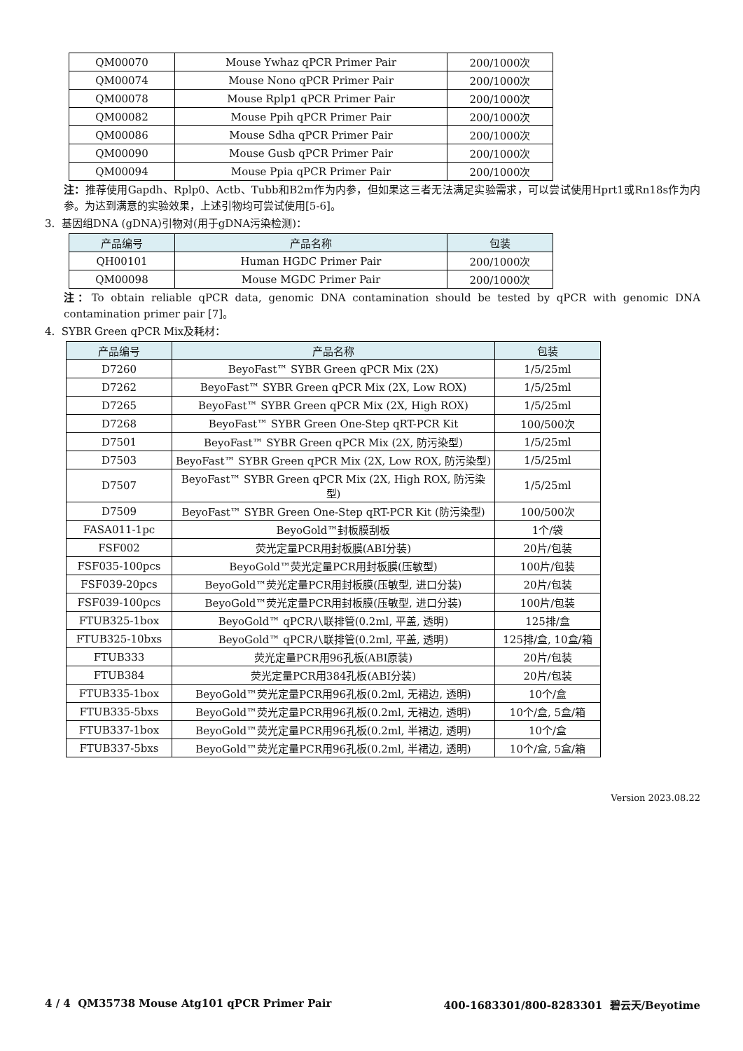| QM00070 | Mouse Ywhaz qPCR Primer Pair | 200/1000次 |
| QM00074 | Mouse Nono qPCR Primer Pair | 200/1000次 |
| QM00078 | Mouse Rplp1 qPCR Primer Pair | 200/1000次 |
| QM00082 | Mouse Ppih qPCR Primer Pair | 200/1000次 |
| QM00086 | Mouse Sdha qPCR Primer Pair | 200/1000次 |
| QM00090 | Mouse Gusb qPCR Primer Pair | 200/1000次 |
| QM00094 | Mouse Ppia qPCR Primer Pair | 200/1000次 |
注：推荐使用Gapdh、Rplp0、Actb、Tubb和B2m作为内参，但如果这三者无法满足实验需求，可以尝试使用Hprt1或Rn18s作为内参。为达到满意的实验效果，上述引物均可尝试使用[5-6]。
3. 基因组DNA (gDNA)引物对(用于gDNA污染检测)：
| 产品编号 | 产品名称 | 包装 |
| --- | --- | --- |
| QH00101 | Human HGDC Primer Pair | 200/1000次 |
| QM00098 | Mouse MGDC Primer Pair | 200/1000次 |
注：To obtain reliable qPCR data, genomic DNA contamination should be tested by qPCR with genomic DNA contamination primer pair [7]。
4. SYBR Green qPCR Mix及耗材：
| 产品编号 | 产品名称 | 包装 |
| --- | --- | --- |
| D7260 | BeyoFast™ SYBR Green qPCR Mix (2X) | 1/5/25ml |
| D7262 | BeyoFast™ SYBR Green qPCR Mix (2X, Low ROX) | 1/5/25ml |
| D7265 | BeyoFast™ SYBR Green qPCR Mix (2X, High ROX) | 1/5/25ml |
| D7268 | BeyoFast™ SYBR Green One-Step qRT-PCR Kit | 100/500次 |
| D7501 | BeyoFast™ SYBR Green qPCR Mix (2X, 防污染型) | 1/5/25ml |
| D7503 | BeyoFast™ SYBR Green qPCR Mix (2X, Low ROX, 防污染型) | 1/5/25ml |
| D7507 | BeyoFast™ SYBR Green qPCR Mix (2X, High ROX, 防污染型) | 1/5/25ml |
| D7509 | BeyoFast™ SYBR Green One-Step qRT-PCR Kit (防污染型) | 100/500次 |
| FASA011-1pc | BeyoGold™封板膜刮板 | 1个/袋 |
| FSF002 | 荧光定量PCR用封板膜(ABI分装) | 20片/包装 |
| FSF035-100pcs | BeyoGold™荧光定量PCR用封板膜(压敏型) | 100片/包装 |
| FSF039-20pcs | BeyoGold™荧光定量PCR用封板膜(压敏型, 进口分装) | 20片/包装 |
| FSF039-100pcs | BeyoGold™荧光定量PCR用封板膜(压敏型, 进口分装) | 100片/包装 |
| FTUB325-1box | BeyoGold™ qPCR八联排管(0.2ml, 平盖, 透明) | 125排/盒 |
| FTUB325-10bxs | BeyoGold™ qPCR八联排管(0.2ml, 平盖, 透明) | 125排/盒, 10盒/箱 |
| FTUB333 | 荧光定量PCR用96孔板(ABI原装) | 20片/包装 |
| FTUB384 | 荧光定量PCR用384孔板(ABI分装) | 20片/包装 |
| FTUB335-1box | BeyoGold™荧光定量PCR用96孔板(0.2ml, 无裙边, 透明) | 10个/盒 |
| FTUB335-5bxs | BeyoGold™荧光定量PCR用96孔板(0.2ml, 无裙边, 透明) | 10个/盒, 5盒/箱 |
| FTUB337-1box | BeyoGold™荧光定量PCR用96孔板(0.2ml, 半裙边, 透明) | 10个/盒 |
| FTUB337-5bxs | BeyoGold™荧光定量PCR用96孔板(0.2ml, 半裙边, 透明) | 10个/盒, 5盒/箱 |
Version 2023.08.22
4 / 4 QM35738 Mouse Atg101 qPCR Primer Pair 400-1683301/800-8283301 碧云天/Beyotime